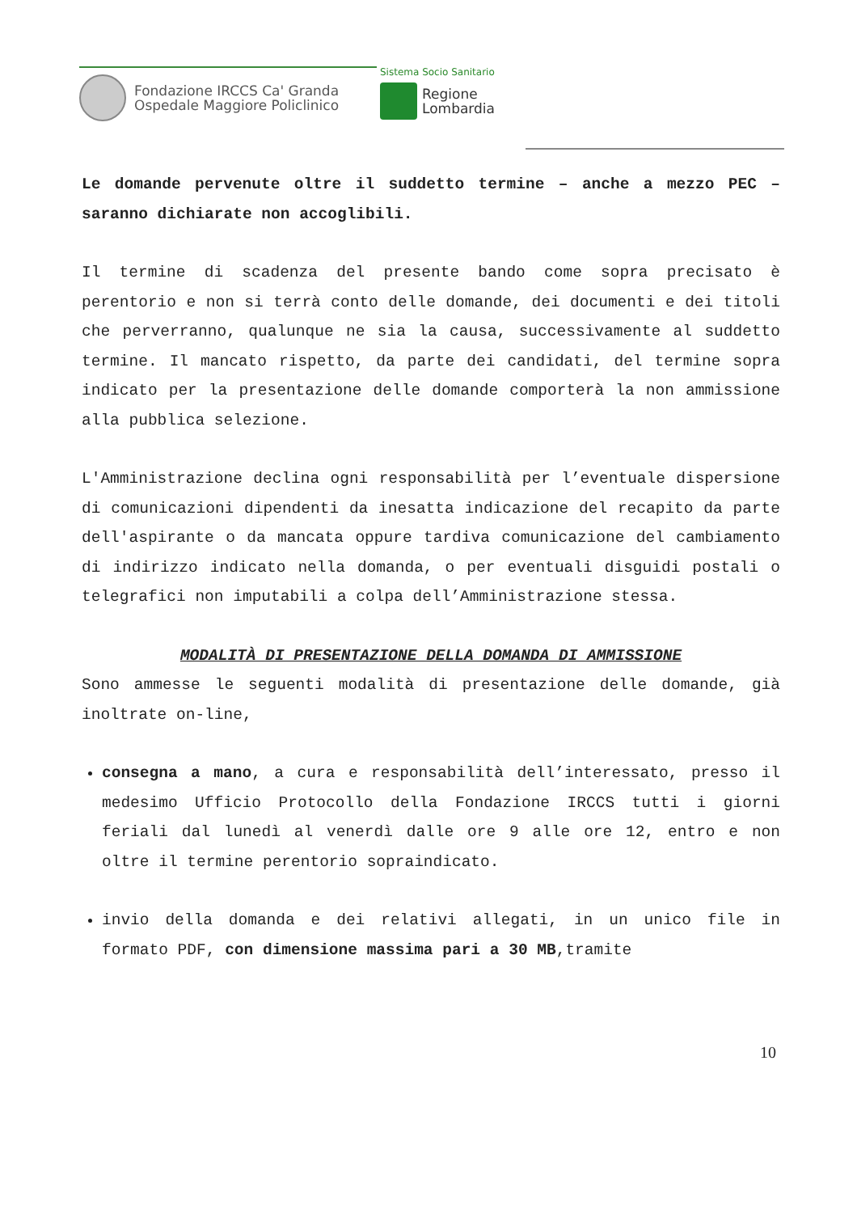Fondazione IRCCS Ca' Granda
Ospedale Maggiore Policlinico
Sistema Socio Sanitario
Regione
Lombardia
Le domande pervenute oltre il suddetto termine – anche a mezzo PEC – saranno dichiarate non accoglibili.
Il termine di scadenza del presente bando come sopra precisato è perentorio e non si terrà conto delle domande, dei documenti e dei titoli che perverranno, qualunque ne sia la causa, successivamente al suddetto termine. Il mancato rispetto, da parte dei candidati, del termine sopra indicato per la presentazione delle domande comporterà la non ammissione alla pubblica selezione.
L'Amministrazione declina ogni responsabilità per l’eventuale dispersione di comunicazioni dipendenti da inesatta indicazione del recapito da parte dell'aspirante o da mancata oppure tardiva comunicazione del cambiamento di indirizzo indicato nella domanda, o per eventuali disguidi postali o telegrafici non imputabili a colpa dell’Amministrazione stessa.
MODALITÀ DI PRESENTAZIONE DELLA DOMANDA DI AMMISSIONE
Sono ammesse le seguenti modalità di presentazione delle domande, già inoltrate on-line,
consegna a mano, a cura e responsabilità dell’interessato, presso il medesimo Ufficio Protocollo della Fondazione IRCCS tutti i giorni feriali dal lunedì al venerdì dalle ore 9 alle ore 12, entro e non oltre il termine perentorio sopraindicato.
invio della domanda e dei relativi allegati, in un unico file in formato PDF, con dimensione massima pari a 30 MB,tramite
10